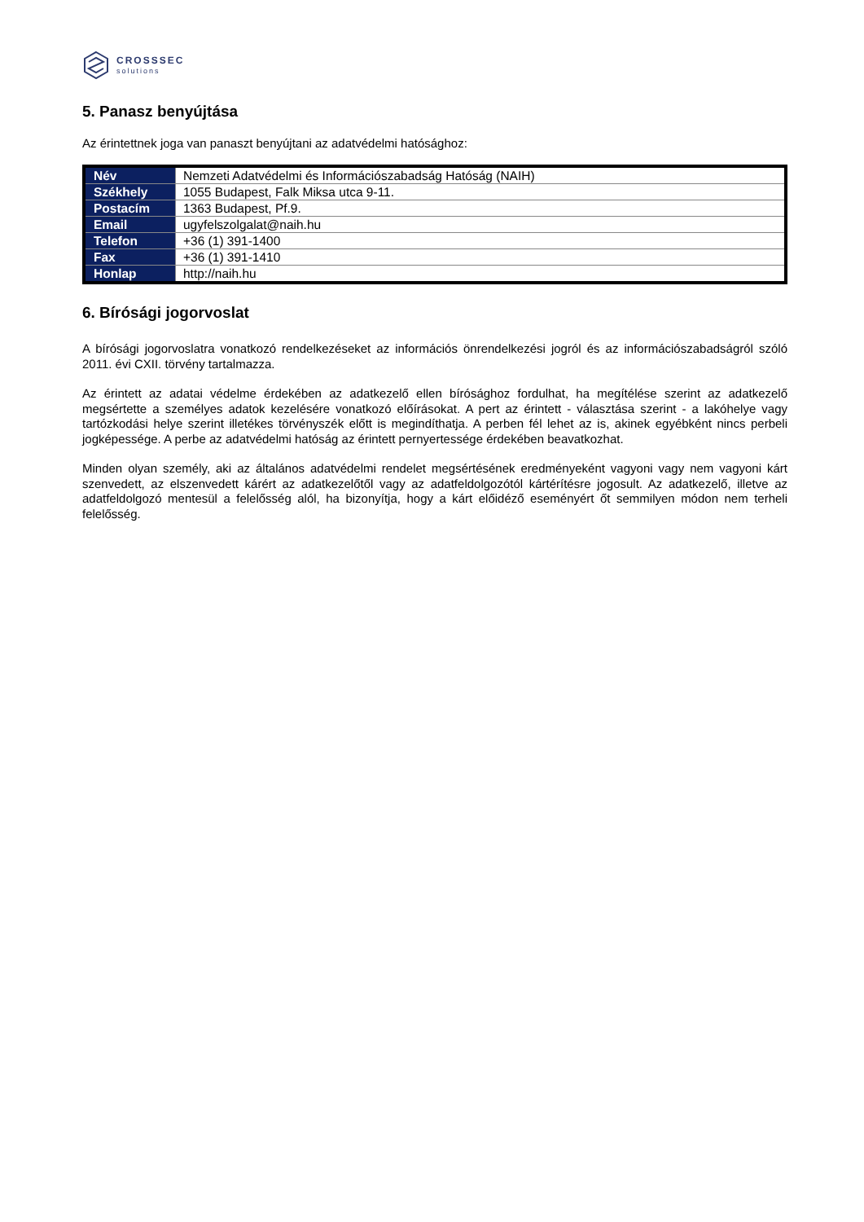CROSSSEC
solutions
5. Panasz benyújtása
Az érintettnek joga van panaszt benyújtani az adatvédelmi hatósághoz:
| Név | Nemzeti Adatvédelmi és Információszabadság Hatóság (NAIH) |
| Székhely | 1055 Budapest, Falk Miksa utca 9-11. |
| Postacím | 1363 Budapest, Pf.9. |
| Email | ugyfelszolgalat@naih.hu |
| Telefon | +36 (1) 391-1400 |
| Fax | +36 (1) 391-1410 |
| Honlap | http://naih.hu |
6. Bírósági jogorvoslat
A bírósági jogorvoslatra vonatkozó rendelkezéseket az információs önrendelkezési jogról és az információszabadságról szóló 2011. évi CXII. törvény tartalmazza.
Az érintett az adatai védelme érdekében az adatkezelő ellen bírósághoz fordulhat, ha megítélése szerint az adatkezelő megsértette a személyes adatok kezelésére vonatkozó előírásokat. A pert az érintett - választása szerint - a lakóhelye vagy tartózkodási helye szerint illetékes törvényszék előtt is megindíthatja. A perben fél lehet az is, akinek egyébként nincs perbeli jogképessége. A perbe az adatvédelmi hatóság az érintett pernyertessége érdekében beavatkozhat.
Minden olyan személy, aki az általános adatvédelmi rendelet megsértésének eredményeként vagyoni vagy nem vagyoni kárt szenvedett, az elszenvedett kárért az adatkezelőtől vagy az adatfeldolgozótól kártérítésre jogosult. Az adatkezelő, illetve az adatfeldolgozó mentesül a felelősség alól, ha bizonyítja, hogy a kárt előidéző eseményért őt semmilyen módon nem terheli felelősség.